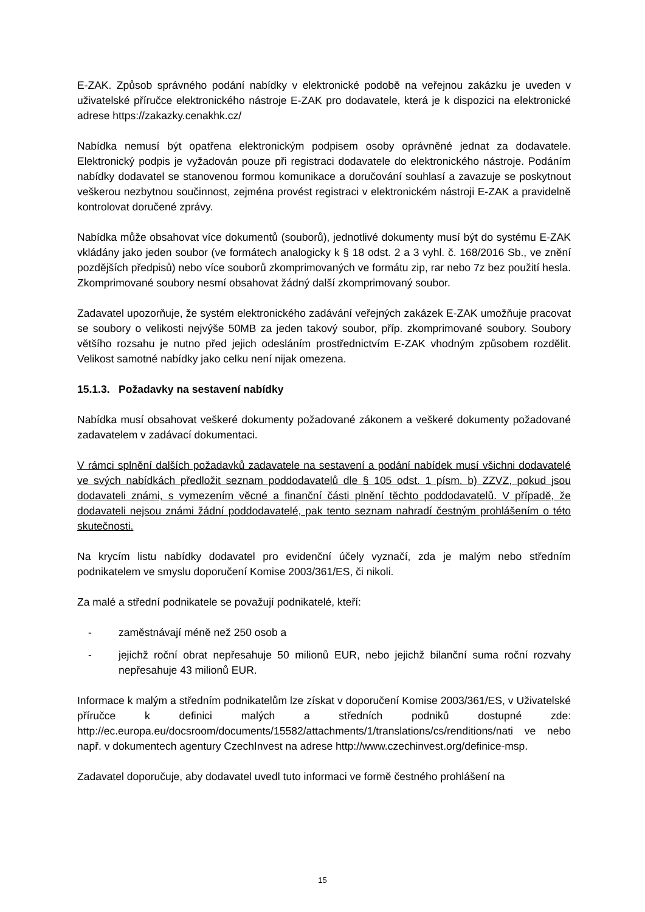E-ZAK. Způsob správného podání nabídky v elektronické podobě na veřejnou zakázku je uveden v uživatelské příručce elektronického nástroje E-ZAK pro dodavatele, která je k dispozici na elektronické adrese https://zakazky.cenakhk.cz/
Nabídka nemusí být opatřena elektronickým podpisem osoby oprávněné jednat za dodavatele. Elektronický podpis je vyžadován pouze při registraci dodavatele do elektronického nástroje. Podáním nabídky dodavatel se stanovenou formou komunikace a doručování souhlasí a zavazuje se poskytnout veškerou nezbytnou součinnost, zejména provést registraci v elektronickém nástroji E-ZAK a pravidelně kontrolovat doručené zprávy.
Nabídka může obsahovat více dokumentů (souborů), jednotlivé dokumenty musí být do systému E-ZAK vkládány jako jeden soubor (ve formátech analogicky k § 18 odst. 2 a 3 vyhl. č. 168/2016 Sb., ve znění pozdějších předpisů) nebo více souborů zkomprimovaných ve formátu zip, rar nebo 7z bez použití hesla. Zkomprimované soubory nesmí obsahovat žádný další zkomprimovaný soubor.
Zadavatel upozorňuje, že systém elektronického zadávání veřejných zakázek E-ZAK umožňuje pracovat se soubory o velikosti nejvýše 50MB za jeden takový soubor, příp. zkomprimované soubory. Soubory většího rozsahu je nutno před jejich odesláním prostřednictvím E-ZAK vhodným způsobem rozdělit. Velikost samotné nabídky jako celku není nijak omezena.
15.1.3. Požadavky na sestavení nabídky
Nabídka musí obsahovat veškeré dokumenty požadované zákonem a veškeré dokumenty požadované zadavatelem v zadávací dokumentaci.
V rámci splnění dalších požadavků zadavatele na sestavení a podání nabídek musí všichni dodavatelé ve svých nabídkách předložit seznam poddodavatelů dle § 105 odst. 1 písm. b) ZZVZ, pokud jsou dodavateli známi, s vymezením věcné a finanční části plnění těchto poddodavatelů. V případě, že dodavateli nejsou známi žádní poddodavatelé, pak tento seznam nahradí čestným prohlášením o této skutečnosti.
Na krycím listu nabídky dodavatel pro evidenční účely vyznačí, zda je malým nebo středním podnikatelem ve smyslu doporučení Komise 2003/361/ES, či nikoli.
Za malé a střední podnikatele se považují podnikatelé, kteří:
- zaměstnávají méně než 250 osob a
- jejichž roční obrat nepřesahuje 50 milionů EUR, nebo jejichž bilanční suma roční rozvahy nepřesahuje 43 milionů EUR.
Informace k malým a středním podnikatelům lze získat v doporučení Komise 2003/361/ES, v Uživatelské příručce k definici malých a středních podniků dostupné zde: http://ec.europa.eu/docsroom/documents/15582/attachments/1/translations/cs/renditions/nati ve nebo např. v dokumentech agentury CzechInvest na adrese http://www.czechinvest.org/definice-msp.
Zadavatel doporučuje, aby dodavatel uvedl tuto informaci ve formě čestného prohlášení na
15